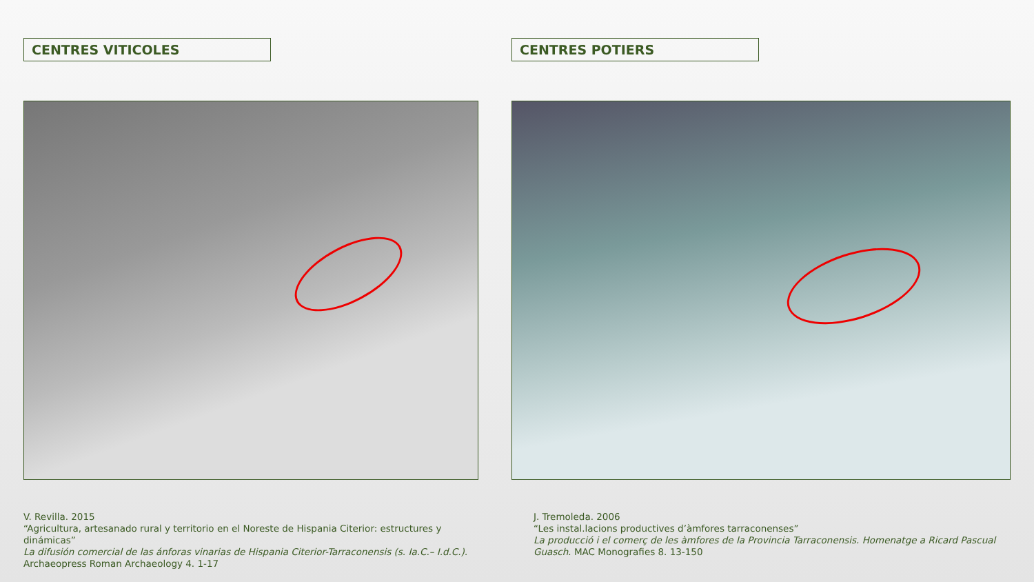CENTRES VITICOLES
V. Revilla. 2015
“Agricultura, artesanado rural y territorio en el Noreste de Hispania Citerior: estructures y dinámicas”
La difusión comercial de las ánforas vinarias de Hispania Citerior-Tarraconensis (s. Ia.C.– I.d.C.). Archaeopress Roman Archaeology 4. 1-17
CENTRES POTIERS
J. Tremoleda. 2006
“Les instal.lacions productives d’àmfores tarraconenses”
La producció i el comerç de les àmfores de la Provincia Tarraconensis. Homenatge a Ricard Pascual Guasch. MAC Monografies 8. 13-150